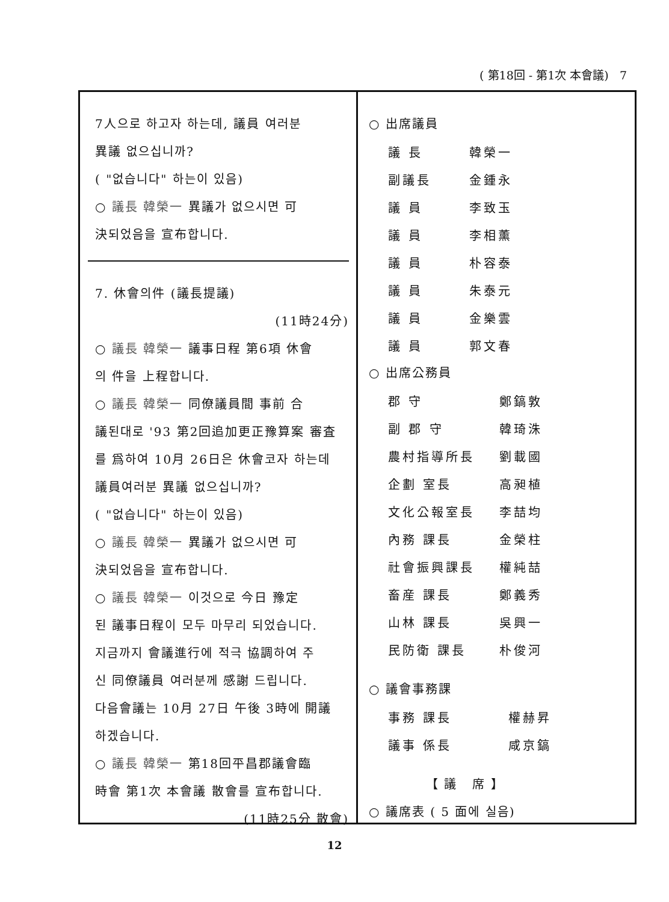( 第18回 - 第1次 本會議) 7
7人으로 하고자 하는데, 議員 여러분
異議 없으십니까?
( "없습니다" 하는이 있음)
○ 議長 韓榮一 異議가 없으시면 可
決되었음을 宣布합니다.
7. 休會의件 (議長提議)
(11時24分)
○ 議長 韓榮一 議事日程 第6項 休會
의 件을 上程합니다.
○ 議長 韓榮一 同僚議員間 事前 合
議된대로 '93 第2回追加更正豫算案 審査
를 爲하여 10月 26日은 休會코자 하는데
議員여러분 異議 없으십니까?
( "없습니다" 하는이 있음)
○ 議長 韓榮一 異議가 없으시면 可
決되었음을 宣布합니다.
○ 議長 韓榮一 이것으로 今日 豫定
된 議事日程이 모두 마무리 되었습니다.
지금까지 會議進行에 적극 協調하여 주
신 同僚議員 여러분께 感謝 드립니다.
다음會議는 10月 27日 午後 3時에 開議
하겠습니다.
○ 議長 韓榮一 第18回平昌郡議會臨
時會 第1次 本會議 散會를 宣布합니다.
(11時25分 散會)
○ 出席議員
| 議 長 | 韓榮一 |
| 副議長 | 金鍾永 |
| 議 員 | 李致玉 |
| 議 員 | 李相薰 |
| 議 員 | 朴容泰 |
| 議 員 | 朱泰元 |
| 議 員 | 金樂雲 |
| 議 員 | 郭文春 |
○ 出席公務員
| 郡 守 | 鄭鎬敦 |
| 副 郡 守 | 韓琦洙 |
| 農村指導所長 | 劉載國 |
| 企劃 室長 | 高昶植 |
| 文化公報室長 | 李喆均 |
| 內務 課長 | 金榮柱 |
| 社會振興課長 | 權純喆 |
| 畜産 課長 | 鄭義秀 |
| 山林 課長 | 吳興一 |
| 民防衛 課長 | 朴俊河 |
○ 議會事務課
| 事務 課長 | 權赫昇 |
| 議事 係長 | 咸京鎬 |
【 議 席 】
○ 議席表 ( 5 面에 실음)
12